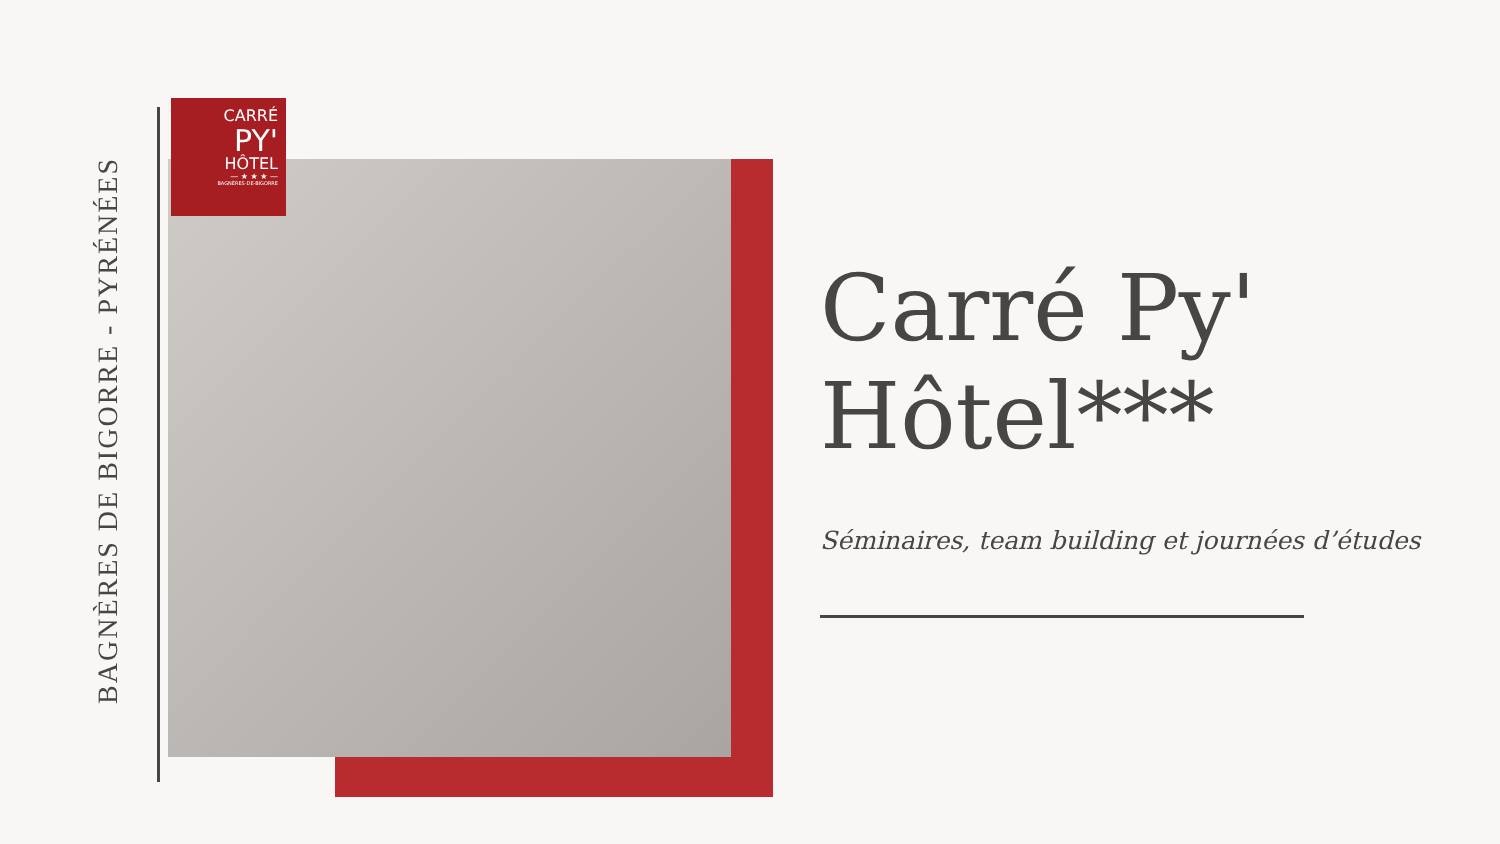BAGNÈRES DE BIGORRE - PYRÉNÉES
CARRÉ
PY'
HÔTEL
— ★ ★ ★ —
BAGNÈRES-DE-BIGORRE
Carré Py'
Hôtel***
Séminaires, team building et journées d’études